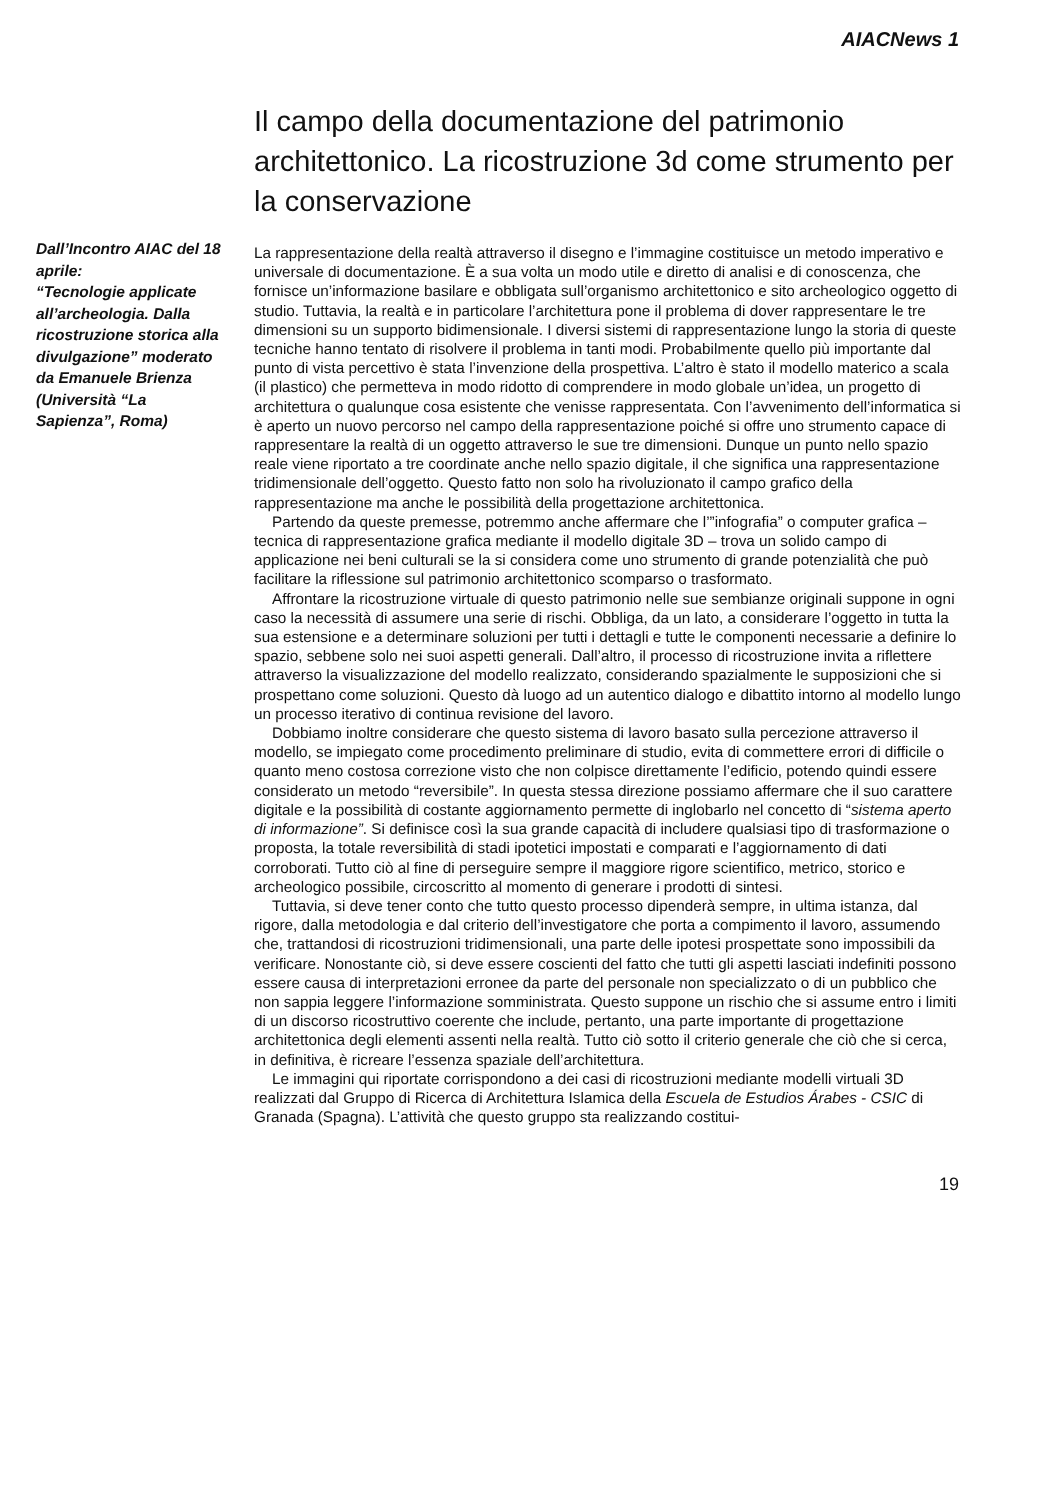AIACNews 1
Dall’Incontro AIAC del 18 aprile:
“Tecnologie applicate all’archeologia. Dalla ricostruzione storica alla divulgazione” moderato da Emanuele Brienza (Università “La Sapienza”, Roma)
Il campo della documentazione del patrimonio architettonico. La ricostruzione 3d come strumento per la conservazione
La rappresentazione della realtà attraverso il disegno e l’immagine costituisce un metodo imperativo e universale di documentazione. È a sua volta un modo utile e diretto di analisi e di conoscenza, che fornisce un’informazione basilare e obbligata sull’organismo architettonico e sito archeologico oggetto di studio. Tuttavia, la realtà e in particolare l’architettura pone il problema di dover rappresentare le tre dimensioni su un supporto bidimensionale. I diversi sistemi di rappresentazione lungo la storia di queste tecniche hanno tentato di risolvere il problema in tanti modi. Probabilmente quello più importante dal punto di vista percettivo è stata l’invenzione della prospettiva. L’altro è stato il modello materico a scala (il plastico) che permetteva in modo ridotto di comprendere in modo globale un’idea, un progetto di architettura o qualunque cosa esistente che venisse rappresentata. Con l’avvenimento dell’informatica si è aperto un nuovo percorso nel campo della rappresentazione poiché si offre uno strumento capace di rappresentare la realtà di un oggetto attraverso le sue tre dimensioni. Dunque un punto nello spazio reale viene riportato a tre coordinate anche nello spazio digitale, il che significa una rappresentazione tridimensionale dell’oggetto. Questo fatto non solo ha rivoluzionato il campo grafico della rappresentazione ma anche le possibilità della progettazione architettonica.
Partendo da queste premesse, potremmo anche affermare che l’”infografia” o computer grafica – tecnica di rappresentazione grafica mediante il modello digitale 3D – trova un solido campo di applicazione nei beni culturali se la si considera come uno strumento di grande potenzialità che può facilitare la riflessione sul patrimonio architettonico scomparso o trasformato.
Affrontare la ricostruzione virtuale di questo patrimonio nelle sue sembianze originali suppone in ogni caso la necessità di assumere una serie di rischi. Obbliga, da un lato, a considerare l’oggetto in tutta la sua estensione e a determinare soluzioni per tutti i dettagli e tutte le componenti necessarie a definire lo spazio, sebbene solo nei suoi aspetti generali. Dall’altro, il processo di ricostruzione invita a riflettere attraverso la visualizzazione del modello realizzato, considerando spazialmente le supposizioni che si prospettano come soluzioni. Questo dà luogo ad un autentico dialogo e dibattito intorno al modello lungo un processo iterativo di continua revisione del lavoro.
Dobbiamo inoltre considerare che questo sistema di lavoro basato sulla percezione attraverso il modello, se impiegato come procedimento preliminare di studio, evita di commettere errori di difficile o quanto meno costosa correzione visto che non colpisce direttamente l’edificio, potendo quindi essere considerato un metodo “reversibile”. In questa stessa direzione possiamo affermare che il suo carattere digitale e la possibilità di costante aggiornamento permette di inglobarlo nel concetto di “sistema aperto di informazione”. Si definisce così la sua grande capacità di includere qualsiasi tipo di trasformazione o proposta, la totale reversibilità di stadi ipotetici impostati e comparati e l’aggiornamento di dati corroborati. Tutto ciò al fine di perseguire sempre il maggiore rigore scientifico, metrico, storico e archeologico possibile, circoscritto al momento di generare i prodotti di sintesi.
Tuttavia, si deve tener conto che tutto questo processo dipenderà sempre, in ultima istanza, dal rigore, dalla metodologia e dal criterio dell’investigatore che porta a compimento il lavoro, assumendo che, trattandosi di ricostruzioni tridimensionali, una parte delle ipotesi prospettate sono impossibili da verificare. Nonostante ciò, si deve essere coscienti del fatto che tutti gli aspetti lasciati indefiniti possono essere causa di interpretazioni erronee da parte del personale non specializzato o di un pubblico che non sappia leggere l’informazione somministrata. Questo suppone un rischio che si assume entro i limiti di un discorso ricostruttivo coerente che include, pertanto, una parte importante di progettazione architettonica degli elementi assenti nella realtà. Tutto ciò sotto il criterio generale che ciò che si cerca, in definitiva, è ricreare l’essenza spaziale dell’architettura.
Le immagini qui riportate corrispondono a dei casi di ricostruzioni mediante modelli virtuali 3D realizzati dal Gruppo di Ricerca di Architettura Islamica della Escuela de Estudios Árabes - CSIC di Granada (Spagna). L’attività che questo gruppo sta realizzando costitui-
19